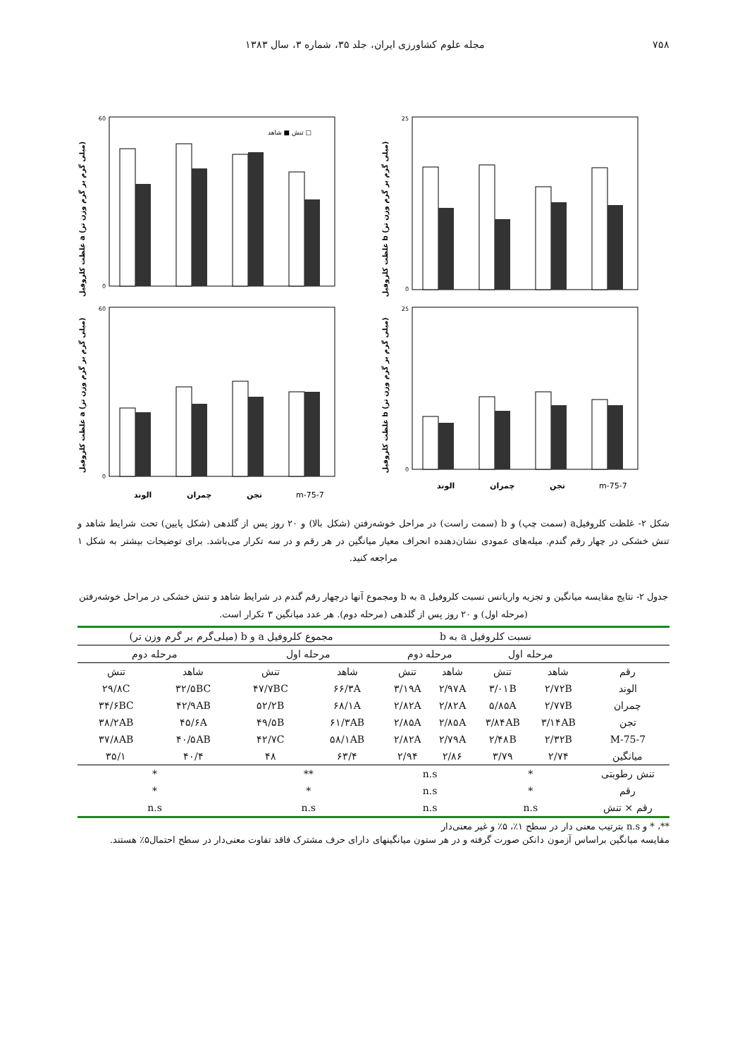۷۵۸ مجله علوم کشاورزی ایران، جلد ۳۵، شماره ۳، سال ۱۳۸۳
غلظت کلروفیل a (میلی گرم بر گرم وزن تر)
60
0
تنش ■ شاهد □
غلظت کلروفیل b (میلی گرم بر گرم وزن تر)
25
0
غلظت کلروفیل a (میلی گرم بر گرم وزن تر)
60
0
الوند
چمران
تجن
m-75-7
غلظت کلروفیل b (میلی گرم بر گرم وزن تر)
25
0
الوند
چمران
تجن
m-75-7
شکل ۲- غلظت کلروفیلa (سمت چپ) و b (سمت راست) در مراحل خوشه‌رفتن (شکل بالا) و ۲۰ روز پس از گلدهی (شکل پایین) تحت شرایط شاهد و تنش خشکی در چهار رقم گندم. میله‌های عمودی نشان‌دهنده انحراف معیار میانگین در هر رقم و در سه تکرار می‌باشد. برای توضیحات بیشتر به شکل ۱ مراجعه کنید.
جدول ۲- نتایج مقایسه میانگین و تجزیه واریانس نسبت کلروفیل a به b ومجموع آنها درچهار رقم گندم در شرایط شاهد و تنش خشکی در مراحل خوشه‌رفتن (مرحله اول) و ۲۰ روز پس از گلدهی (مرحله دوم). هر عدد میانگین ۳ تکرار است.
| | نسبت کلروفیل a به b | | | | مجموع کلروفیل a و b (میلی‌گرم بر گرم وزن تر) | | | |
| --- | --- | --- | --- | --- | --- | --- | --- | --- |
| | مرحله اول | | مرحله دوم | | مرحله اول | | مرحله دوم | |
| رقم | شاهد | تنش | شاهد | تنش | شاهد | تنش | شاهد | تنش |
| الوند | ۲/۷۲B | ۳/۰۱B | ۲/۹۷A | ۳/۱۹A | ۶۶/۳A | ۴۷/۷BC | ۳۲/۵BC | ۲۹/۸C |
| چمران | ۲/۷۷B | ۵/۸۵A | ۲/۸۲A | ۲/۸۲A | ۶۸/۱A | ۵۲/۲B | ۴۲/۹AB | ۳۴/۶BC |
| تجن | ۳/۱۴AB | ۳/۸۴AB | ۲/۸۵A | ۲/۸۵A | ۶۱/۳AB | ۴۹/۵B | ۴۵/۶A | ۳۸/۲AB |
| M-75-7 | ۲/۳۲B | ۲/۴۸B | ۲/۷۹A | ۲/۸۲A | ۵۸/۱AB | ۴۲/۷C | ۴۰/۵AB | ۳۷/۸AB |
| میانگین | ۲/۷۴ | ۳/۷۹ | ۲/۸۶ | ۲/۹۴ | ۶۳/۴ | ۴۸ | ۴۰/۴ | ۳۵/۱ |
| تنش رطوبتی | * | | n.s | | ** | | * | |
| رقم | * | | n.s | | * | | * | |
| رقم × تنش | n.s | | n.s | | n.s | | n.s | |
**، * و n.s بترتیب معنی دار در سطح ۱٪، ۵٪ و غیر معنی‌دار
مقایسه میانگین براساس آزمون دانکن صورت گرفته و در هر ستون میانگینهای دارای حرف مشترک فاقد تفاوت معنی‌دار در سطح احتمال۵٪ هستند.